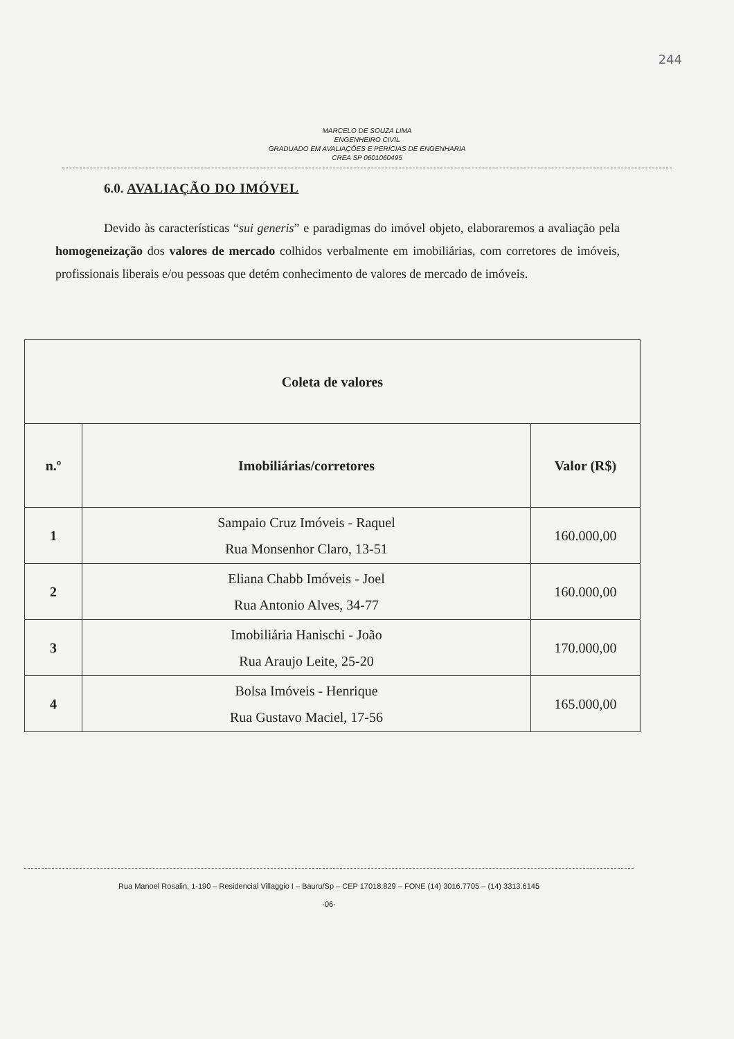244
MARCELO DE SOUZA LIMA
ENGENHEIRO CIVIL
GRADUADO EM AVALIAÇÕES E PERÍCIAS DE ENGENHARIA
CREA SP 0601060495
6.0. AVALIAÇÃO DO IMÓVEL
Devido às características “sui generis” e paradigmas do imóvel objeto, elaboraremos a avaliação pela homogeneização dos valores de mercado colhidos verbalmente em imobiliárias, com corretores de imóveis, profissionais liberais e/ou pessoas que detém conhecimento de valores de mercado de imóveis.
| Coleta de valores | | |
| --- | --- | --- |
| n.º | Imobiliárias/corretores | Valor (R$) |
| 1 | Sampaio Cruz Imóveis - Raquel Rua Monsenhor Claro, 13-51 | 160.000,00 |
| 2 | Eliana Chabb Imóveis - Joel Rua Antonio Alves, 34-77 | 160.000,00 |
| 3 | Imobiliária Hanischi - João Rua Araujo Leite, 25-20 | 170.000,00 |
| 4 | Bolsa Imóveis - Henrique Rua Gustavo Maciel, 17-56 | 165.000,00 |
Rua Manoel Rosalin, 1-190 – Residencial Villaggio I – Bauru/Sp – CEP 17018.829 – FONE (14) 3016.7705 – (14) 3313.6145
-06-